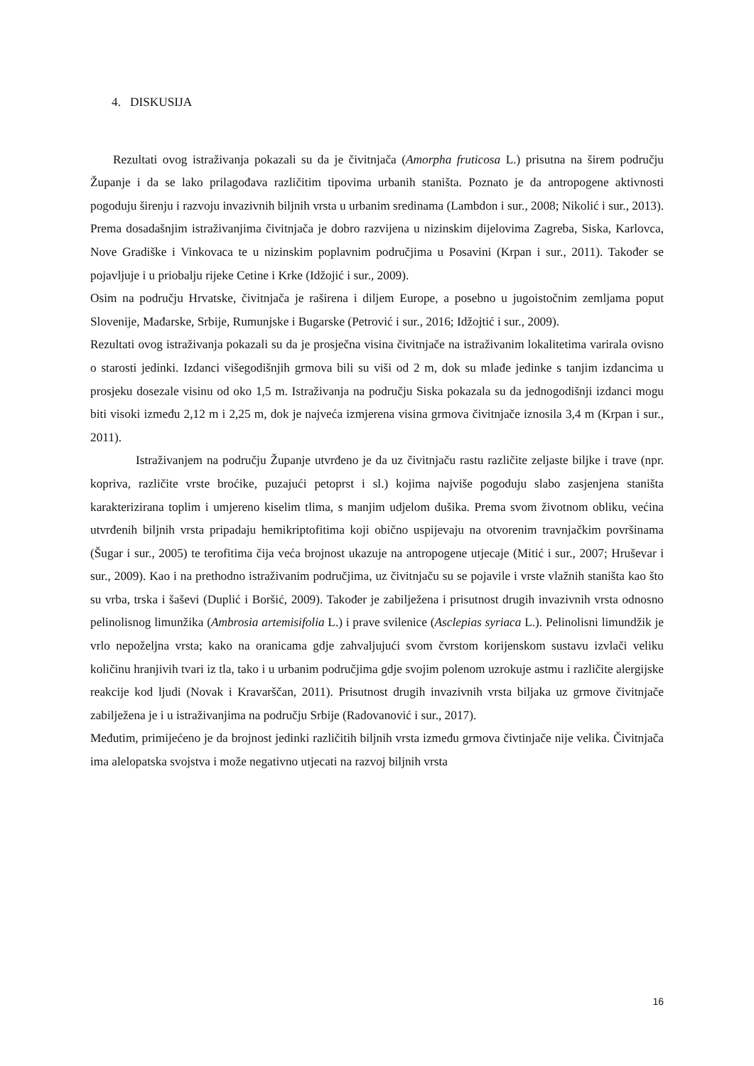4. DISKUSIJA
Rezultati ovog istraživanja pokazali su da je čivitnjača (Amorpha fruticosa L.) prisutna na širem području Županje i da se lako prilagođava različitim tipovima urbanih staništa. Poznato je da antropogene aktivnosti pogoduju širenju i razvoju invazivnih biljnih vrsta u urbanim sredinama (Lambdon i sur., 2008; Nikolić i sur., 2013). Prema dosadašnjim istraživanjima čivitnjača je dobro razvijena u nizinskim dijelovima Zagreba, Siska, Karlovca, Nove Gradiške i Vinkovaca te u nizinskim poplavnim područjima u Posavini (Krpan i sur., 2011). Također se pojavljuje i u priobalju rijeke Cetine i Krke (Idžojić i sur., 2009).
Osim na području Hrvatske, čivitnjača je raširena i diljem Europe, a posebno u jugoistočnim zemljama poput Slovenije, Mađarske, Srbije, Rumunjske i Bugarske (Petrović i sur., 2016; Idžojtić i sur., 2009).
Rezultati ovog istraživanja pokazali su da je prosječna visina čivitnjače na istraživanim lokalitetima varirala ovisno o starosti jedinki. Izdanci višegodišnjih grmova bili su viši od 2 m, dok su mlađe jedinke s tanjim izdancima u prosjeku dosezale visinu od oko 1,5 m. Istraživanja na području Siska pokazala su da jednogodišnji izdanci mogu biti visoki između 2,12 m i 2,25 m, dok je najveća izmjerena visina grmova čivitnjače iznosila 3,4 m (Krpan i sur., 2011).
Istraživanjem na području Županje utvrđeno je da uz čivitnjaču rastu različite zeljaste biljke i trave (npr. kopriva, različite vrste broćike, puzajući petoprst i sl.) kojima najviše pogoduju slabo zasjenjena staništa karakterizirana toplim i umjereno kiselim tlima, s manjim udjelom dušika. Prema svom životnom obliku, većina utvrđenih biljnih vrsta pripadaju hemikriptofitima koji obično uspijevaju na otvorenim travnjačkim površinama (Šugar i sur., 2005) te terofitima čija veća brojnost ukazuje na antropogene utjecaje (Mitić i sur., 2007; Hruševar i sur., 2009). Kao i na prethodno istraživanim područjima, uz čivitnjaču su se pojavile i vrste vlažnih staništa kao što su vrba, trska i šaševi (Duplić i Boršić, 2009). Također je zabilježena i prisutnost drugih invazivnih vrsta odnosno pelinolisnog limunžika (Ambrosia artemisifolia L.) i prave svilenice (Asclepias syriaca L.). Pelinolisni limundžik je vrlo nepoželjna vrsta; kako na oranicama gdje zahvaljujući svom čvrstom korijenskom sustavu izvlači veliku količinu hranjivih tvari iz tla, tako i u urbanim područjima gdje svojim polenom uzrokuje astmu i različite alergijske reakcije kod ljudi (Novak i Kravarščan, 2011). Prisutnost drugih invazivnih vrsta biljaka uz grmove čivitnjače zabilježena je i u istraživanjima na području Srbije (Radovanović i sur., 2017).
Međutim, primijećeno je da brojnost jedinki različitih biljnih vrsta između grmova čivtinjače nije velika. Čivitnjača ima alelopatska svojstva i može negativno utjecati na razvoj biljnih vrsta
16